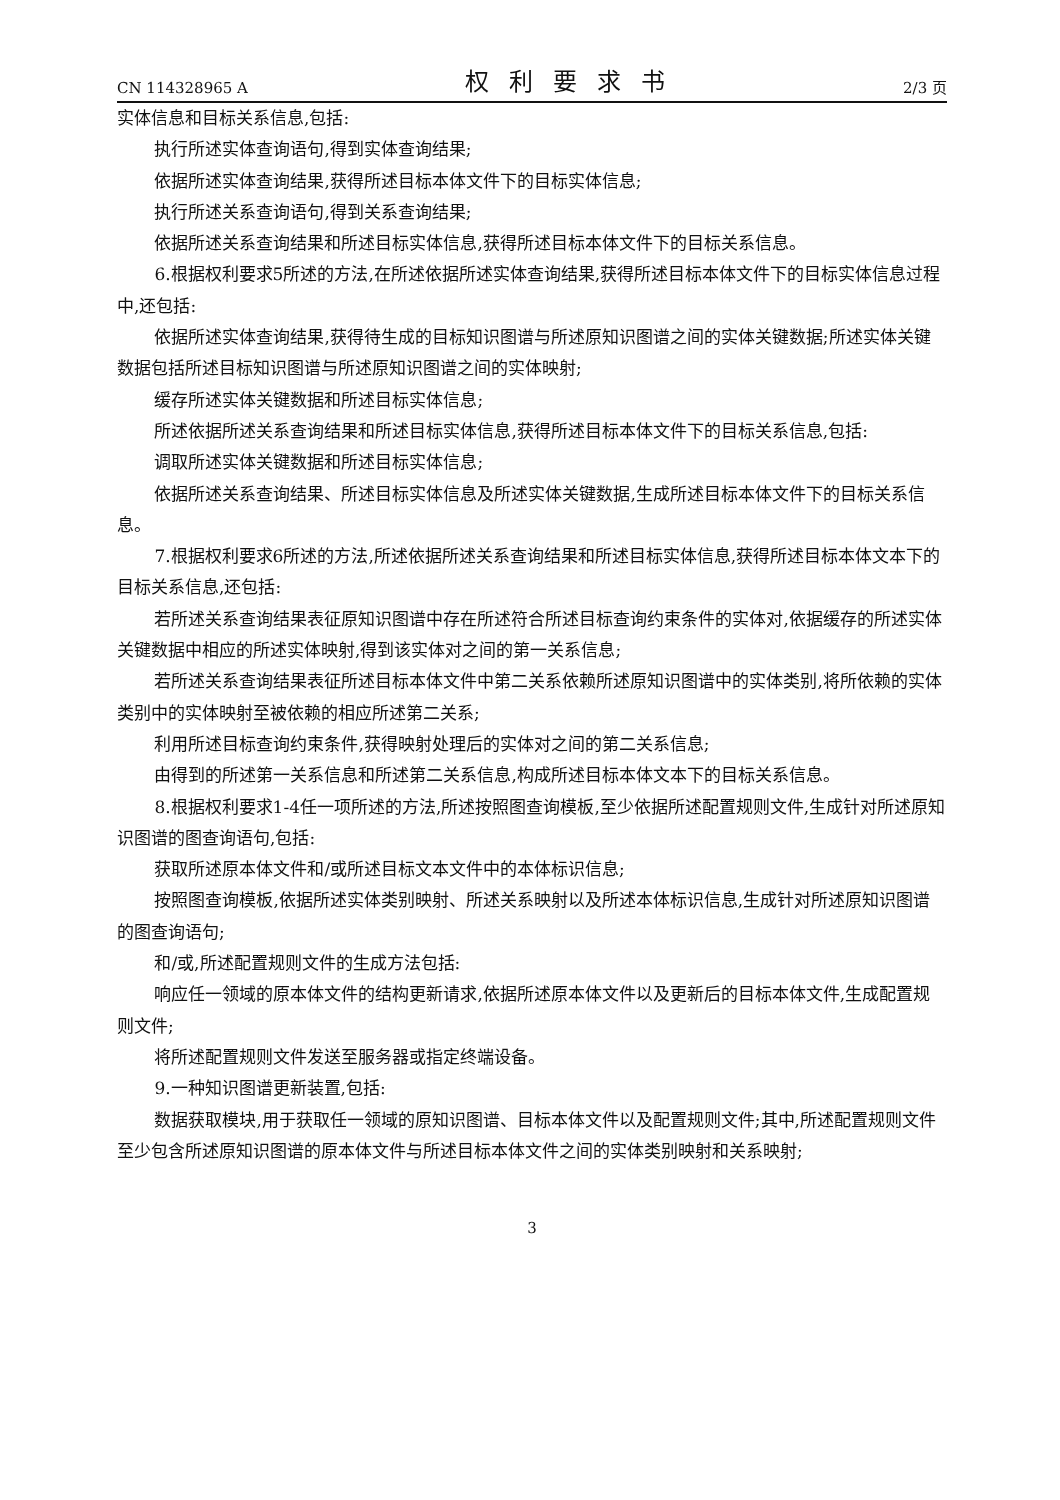CN 114328965 A 权利要求书 2/3 页
实体信息和目标关系信息,包括:
执行所述实体查询语句,得到实体查询结果;
依据所述实体查询结果,获得所述目标本体文件下的目标实体信息;
执行所述关系查询语句,得到关系查询结果;
依据所述关系查询结果和所述目标实体信息,获得所述目标本体文件下的目标关系信息。
6.根据权利要求5所述的方法,在所述依据所述实体查询结果,获得所述目标本体文件下的目标实体信息过程中,还包括:
依据所述实体查询结果,获得待生成的目标知识图谱与所述原知识图谱之间的实体关键数据;所述实体关键数据包括所述目标知识图谱与所述原知识图谱之间的实体映射;
缓存所述实体关键数据和所述目标实体信息;
所述依据所述关系查询结果和所述目标实体信息,获得所述目标本体文件下的目标关系信息,包括:
调取所述实体关键数据和所述目标实体信息;
依据所述关系查询结果、所述目标实体信息及所述实体关键数据,生成所述目标本体文件下的目标关系信息。
7.根据权利要求6所述的方法,所述依据所述关系查询结果和所述目标实体信息,获得所述目标本体文本下的目标关系信息,还包括:
若所述关系查询结果表征原知识图谱中存在所述符合所述目标查询约束条件的实体对,依据缓存的所述实体关键数据中相应的所述实体映射,得到该实体对之间的第一关系信息;
若所述关系查询结果表征所述目标本体文件中第二关系依赖所述原知识图谱中的实体类别,将所依赖的实体类别中的实体映射至被依赖的相应所述第二关系;
利用所述目标查询约束条件,获得映射处理后的实体对之间的第二关系信息;
由得到的所述第一关系信息和所述第二关系信息,构成所述目标本体文本下的目标关系信息。
8.根据权利要求1-4任一项所述的方法,所述按照图查询模板,至少依据所述配置规则文件,生成针对所述原知识图谱的图查询语句,包括:
获取所述原本体文件和/或所述目标文本文件中的本体标识信息;
按照图查询模板,依据所述实体类别映射、所述关系映射以及所述本体标识信息,生成针对所述原知识图谱的图查询语句;
和/或,所述配置规则文件的生成方法包括:
响应任一领域的原本体文件的结构更新请求,依据所述原本体文件以及更新后的目标本体文件,生成配置规则文件;
将所述配置规则文件发送至服务器或指定终端设备。
9.一种知识图谱更新装置,包括:
数据获取模块,用于获取任一领域的原知识图谱、目标本体文件以及配置规则文件;其中,所述配置规则文件至少包含所述原知识图谱的原本体文件与所述目标本体文件之间的实体类别映射和关系映射;
3